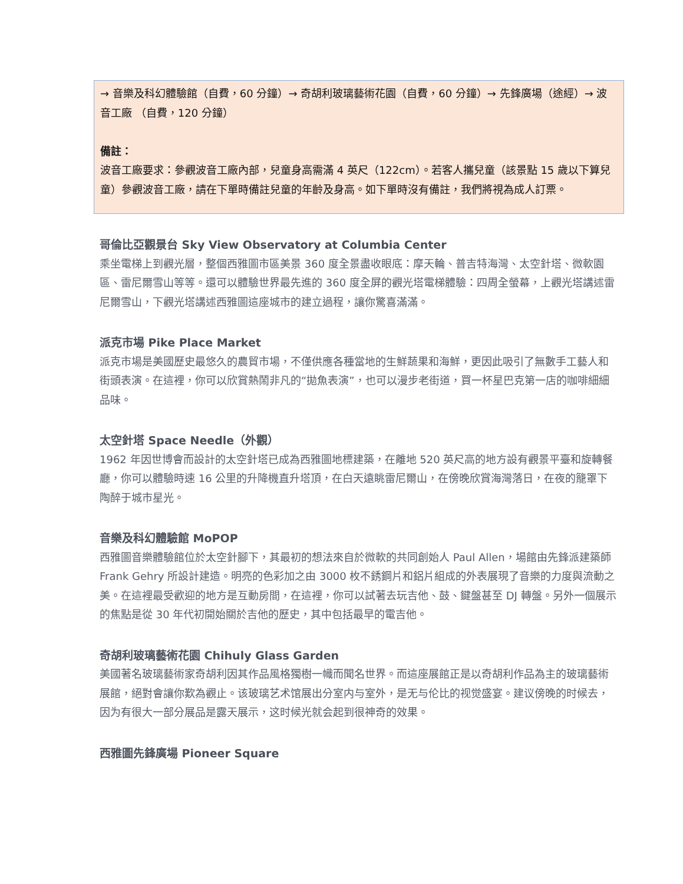→ 音樂及科幻體驗館（自費，60 分鐘）→ 奇胡利玻璃藝術花園（自費，60 分鐘）→ 先鋒廣場（途經）→ 波音工廠 （自費，120 分鐘）
備註：
波音工廠要求：參觀波音工廠內部，兒童身高需滿 4 英尺（122cm）。若客人攜兒童（該景點 15 歲以下算兒童）參觀波音工廠，請在下單時備註兒童的年齡及身高。如下單時沒有備註，我們將視為成人訂票。
哥倫比亞觀景台 Sky View Observatory at Columbia Center
乘坐電梯上到觀光層，整個西雅圖市區美景 360 度全景盡收眼底：摩天輪、普吉特海灣、太空針塔、微軟園區、雷尼爾雪山等等。還可以體驗世界最先進的 360 度全屏的觀光塔電梯體驗：四周全螢幕，上觀光塔講述雷尼爾雪山，下觀光塔講述西雅圖這座城市的建立過程，讓你驚喜滿滿。
派克市場 Pike Place Market
派克市場是美國歷史最悠久的農貿市場，不僅供應各種當地的生鮮蔬果和海鮮，更因此吸引了無數手工藝人和街頭表演。在這裡，你可以欣賞熱鬧非凡的“拋魚表演”，也可以漫步老街道，買一杯星巴克第一店的咖啡細細品味。
太空針塔 Space Needle（外觀）
1962 年因世博會而設計的太空針塔已成為西雅圖地標建築，在離地 520 英尺高的地方設有觀景平臺和旋轉餐廳，你可以體驗時速 16 公里的升降機直升塔頂，在白天遠眺雷尼爾山，在傍晚欣賞海灣落日，在夜的籠罩下陶醉于城市星光。
音樂及科幻體驗館 MoPOP
西雅圖音樂體驗館位於太空針腳下，其最初的想法來自於微軟的共同創始人 Paul Allen，場館由先鋒派建築師 Frank Gehry 所設計建造。明亮的色彩加之由 3000 枚不銹鋼片和鋁片組成的外表展現了音樂的力度與流動之美。在這裡最受歡迎的地方是互動房間，在這裡，你可以試著去玩吉他、鼓、鍵盤甚至 DJ 轉盤。另外一個展示的焦點是從 30 年代初開始關於吉他的歷史，其中包括最早的電吉他。
奇胡利玻璃藝術花園 Chihuly Glass Garden
美國著名玻璃藝術家奇胡利因其作品風格獨樹一幟而聞名世界。而這座展館正是以奇胡利作品為主的玻璃藝術展館，絕對會讓你歎為觀止。该玻璃艺术馆展出分室内与室外，是无与伦比的视觉盛宴。建议傍晚的时候去，因为有很大一部分展品是露天展示，这时候光就会起到很神奇的效果。
西雅圖先鋒廣場 Pioneer Square